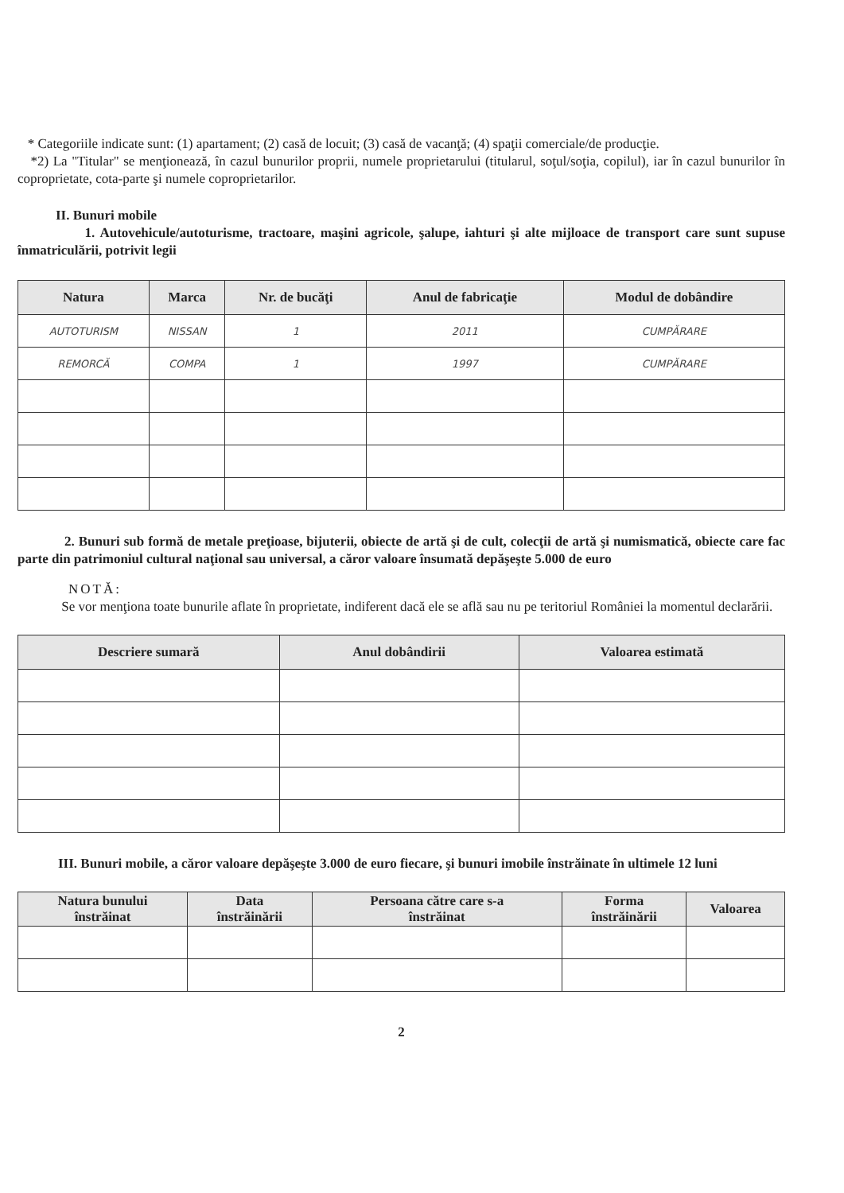* Categoriile indicate sunt: (1) apartament; (2) casă de locuit; (3) casă de vacanţă; (4) spaţii comerciale/de producţie.
*2) La "Titular" se menţionează, în cazul bunurilor proprii, numele proprietarului (titularul, soţul/soţia, copilul), iar în cazul bunurilor în coproprietate, cota-parte şi numele coproprietarilor.
II. Bunuri mobile
1. Autovehicule/autoturisme, tractoare, maşini agricole, şalupe, iahturi şi alte mijloace de transport care sunt supuse înmatriculării, potrivit legii
| Natura | Marca | Nr. de bucăţi | Anul de fabricaţie | Modul de dobândire |
| --- | --- | --- | --- | --- |
| AUTOTURISM | NISSAN | 1 | 2011 | CUMPĂRARE |
| REMORCĂ | COMPA | 1 | 1997 | CUMPĂRARE |
2. Bunuri sub formă de metale preţioase, bijuterii, obiecte de artă şi de cult, colecţii de artă şi numismatică, obiecte care fac parte din patrimoniul cultural naţional sau universal, a căror valoare însumată depăşeşte 5.000 de euro
NOTĂ:
Se vor menţiona toate bunurile aflate în proprietate, indiferent dacă ele se află sau nu pe teritoriul României la momentul declarării.
| Descriere sumară | Anul dobândirii | Valoarea estimată |
| --- | --- | --- |
III. Bunuri mobile, a căror valoare depăşeşte 3.000 de euro fiecare, şi bunuri imobile înstrăinate în ultimele 12 luni
| Natura bunului înstrăinat | Data înstrăinării | Persoana către care s-a înstrăinat | Forma înstrăinării | Valoarea |
| --- | --- | --- | --- | --- |
2